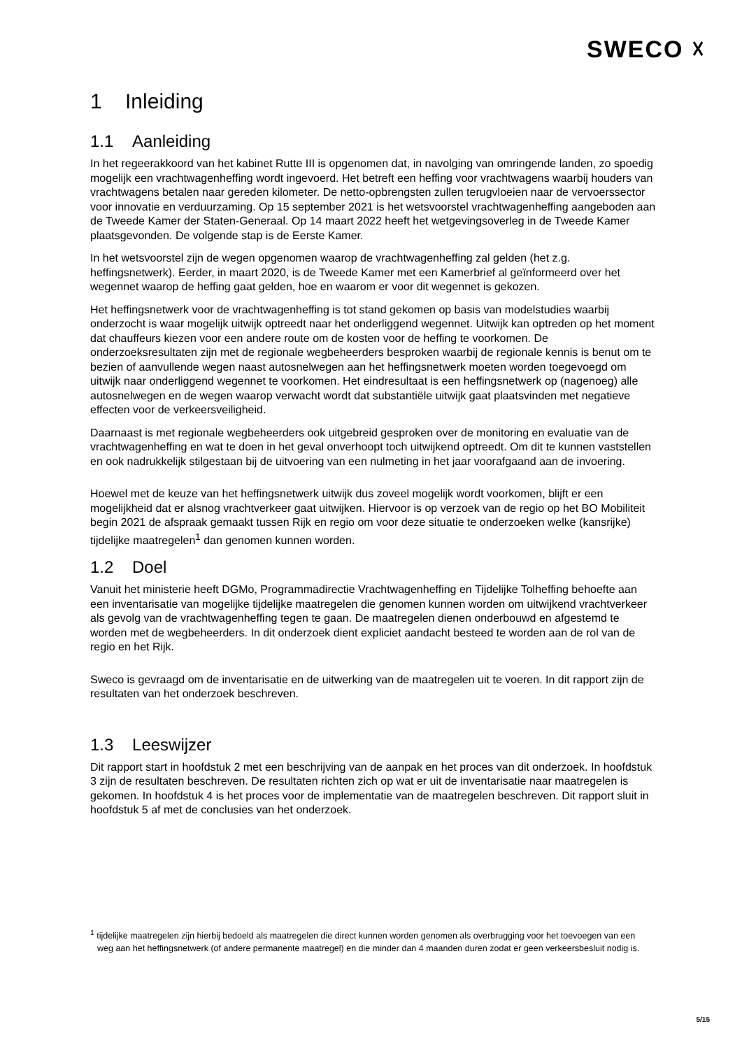SWECO ☓
1 Inleiding
1.1 Aanleiding
In het regeerakkoord van het kabinet Rutte III is opgenomen dat, in navolging van omringende landen, zo spoedig mogelijk een vrachtwagenheffing wordt ingevoerd. Het betreft een heffing voor vrachtwagens waarbij houders van vrachtwagens betalen naar gereden kilometer. De netto-opbrengsten zullen terugvloeien naar de vervoerssector voor innovatie en verduurzaming. Op 15 september 2021 is het wetsvoorstel vrachtwagenheffing aangeboden aan de Tweede Kamer der Staten-Generaal. Op 14 maart 2022 heeft het wetgevingsoverleg in de Tweede Kamer plaatsgevonden. De volgende stap is de Eerste Kamer.
In het wetsvoorstel zijn de wegen opgenomen waarop de vrachtwagenheffing zal gelden (het z.g. heffingsnetwerk). Eerder, in maart 2020, is de Tweede Kamer met een Kamerbrief al geïnformeerd over het wegennet waarop de heffing gaat gelden, hoe en waarom er voor dit wegennet is gekozen.
Het heffingsnetwerk voor de vrachtwagenheffing is tot stand gekomen op basis van modelstudies waarbij onderzocht is waar mogelijk uitwijk optreedt naar het onderliggend wegennet. Uitwijk kan optreden op het moment dat chauffeurs kiezen voor een andere route om de kosten voor de heffing te voorkomen. De onderzoeksresultaten zijn met de regionale wegbeheerders besproken waarbij de regionale kennis is benut om te bezien of aanvullende wegen naast autosnelwegen aan het heffingsnetwerk moeten worden toegevoegd om uitwijk naar onderliggend wegennet te voorkomen. Het eindresultaat is een heffingsnetwerk op (nagenoeg) alle autosnelwegen en de wegen waarop verwacht wordt dat substantiële uitwijk gaat plaatsvinden met negatieve effecten voor de verkeersveiligheid.
Daarnaast is met regionale wegbeheerders ook uitgebreid gesproken over de monitoring en evaluatie van de vrachtwagenheffing en wat te doen in het geval onverhoopt toch uitwijkend optreedt. Om dit te kunnen vaststellen en ook nadrukkelijk stilgestaan bij de uitvoering van een nulmeting in het jaar voorafgaand aan de invoering.
Hoewel met de keuze van het heffingsnetwerk uitwijk dus zoveel mogelijk wordt voorkomen, blijft er een mogelijkheid dat er alsnog vrachtverkeer gaat uitwijken. Hiervoor is op verzoek van de regio op het BO Mobiliteit begin 2021 de afspraak gemaakt tussen Rijk en regio om voor deze situatie te onderzoeken welke (kansrijke) tijdelijke maatregelen<sup>1</sup> dan genomen kunnen worden.
1.2 Doel
Vanuit het ministerie heeft DGMo, Programmadirectie Vrachtwagenheffing en Tijdelijke Tolheffing behoefte aan een inventarisatie van mogelijke tijdelijke maatregelen die genomen kunnen worden om uitwijkend vrachtverkeer als gevolg van de vrachtwagenheffing tegen te gaan. De maatregelen dienen onderbouwd en afgestemd te worden met de wegbeheerders. In dit onderzoek dient expliciet aandacht besteed te worden aan de rol van de regio en het Rijk.
Sweco is gevraagd om de inventarisatie en de uitwerking van de maatregelen uit te voeren. In dit rapport zijn de resultaten van het onderzoek beschreven.
1.3 Leeswijzer
Dit rapport start in hoofdstuk 2 met een beschrijving van de aanpak en het proces van dit onderzoek. In hoofdstuk 3 zijn de resultaten beschreven. De resultaten richten zich op wat er uit de inventarisatie naar maatregelen is gekomen. In hoofdstuk 4 is het proces voor de implementatie van de maatregelen beschreven. Dit rapport sluit in hoofdstuk 5 af met de conclusies van het onderzoek.
<sup>1</sup> tijdelijke maatregelen zijn hierbij bedoeld als maatregelen die direct kunnen worden genomen als overbrugging voor het toevoegen van een weg aan het heffingsnetwerk (of andere permanente maatregel) en die minder dan 4 maanden duren zodat er geen verkeersbesluit nodig is.
5/15